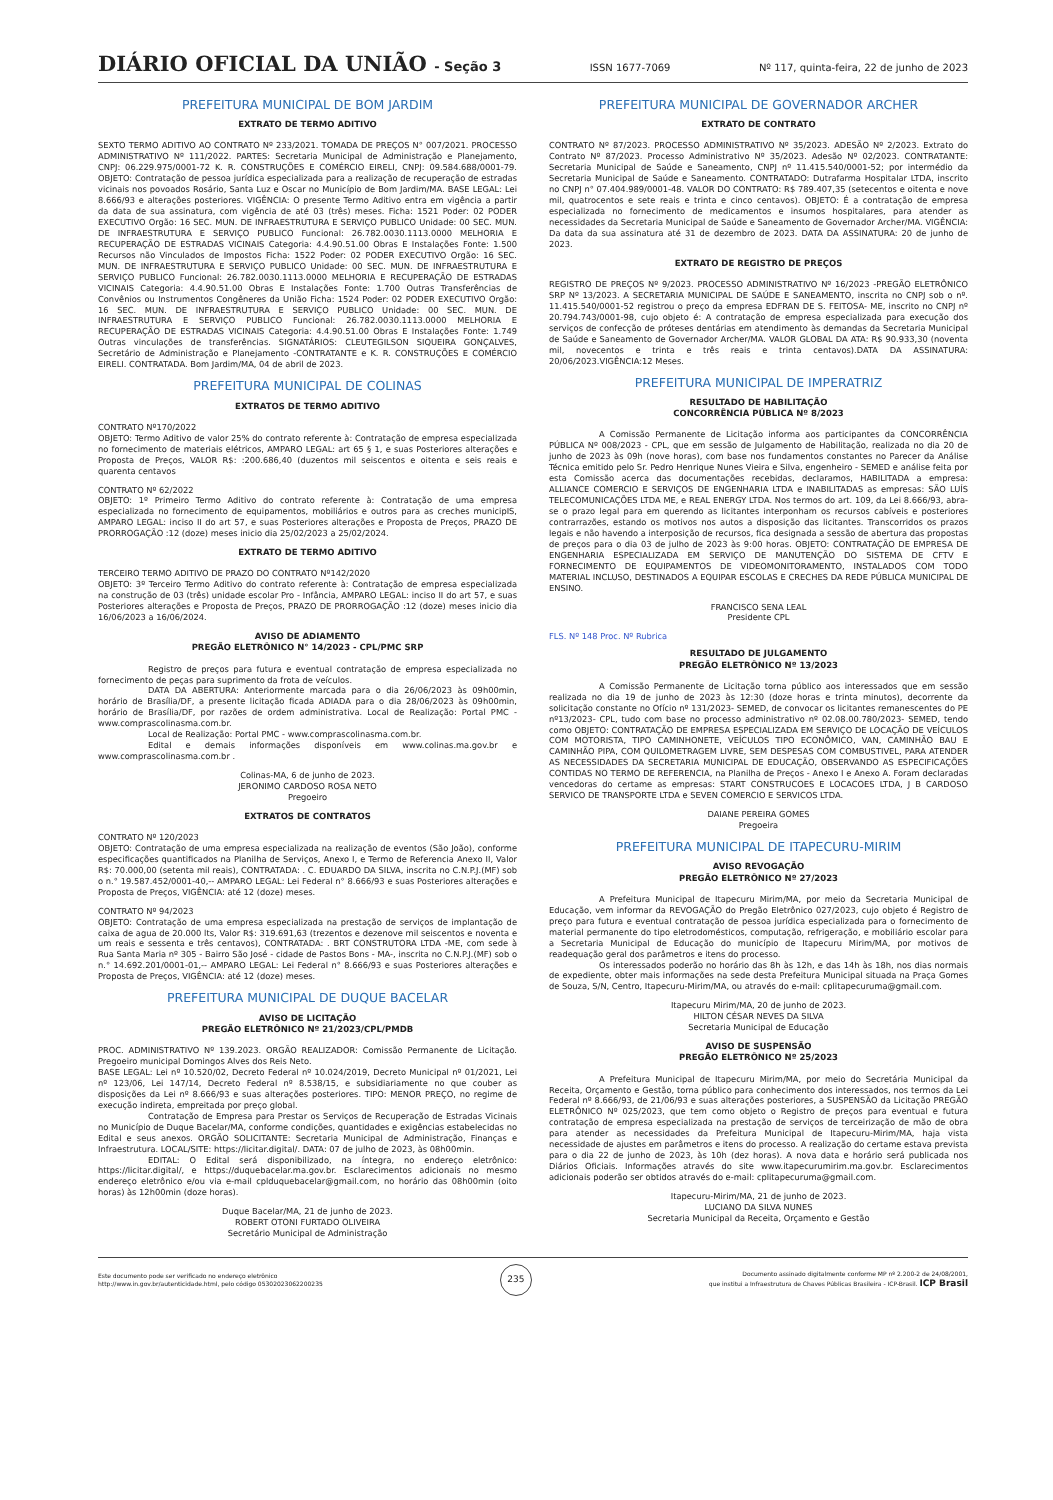DIÁRIO OFICIAL DA UNIÃO - Seção 3
ISSN 1677-7069 Nº 117, quinta-feira, 22 de junho de 2023
PREFEITURA MUNICIPAL DE BOM JARDIM
EXTRATO DE TERMO ADITIVO
SEXTO TERMO ADITIVO AO CONTRATO Nº 233/2021. TOMADA DE PREÇOS N° 007/2021. PROCESSO ADMINISTRATIVO Nº 111/2022. PARTES: Secretaria Municipal de Administração e Planejamento, CNPJ: 06.229.975/0001-72 K. R. CONSTRUÇÕES E COMÉRCIO EIRELI, CNPJ: 09.584.688/0001-79. OBJETO: Contratação de pessoa jurídica especializada para a realização de recuperação de estradas vicinais nos povoados Rosário, Santa Luz e Oscar no Município de Bom Jardim/MA. BASE LEGAL: Lei 8.666/93 e alterações posteriores. VIGÊNCIA: O presente Termo Aditivo entra em vigência a partir da data de sua assinatura, com vigência de até 03 (três) meses. Ficha: 1521 Poder: 02 PODER EXECUTIVO Orgão: 16 SEC. MUN. DE INFRAESTRUTURA E SERVIÇO PUBLICO Unidade: 00 SEC. MUN. DE INFRAESTRUTURA E SERVIÇO PUBLICO Funcional: 26.782.0030.1113.0000 MELHORIA E RECUPERAÇÃO DE ESTRADAS VICINAIS Categoria: 4.4.90.51.00 Obras E Instalações Fonte: 1.500 Recursos não Vinculados de Impostos Ficha: 1522 Poder: 02 PODER EXECUTIVO Orgão: 16 SEC. MUN. DE INFRAESTRUTURA E SERVIÇO PUBLICO Unidade: 00 SEC. MUN. DE INFRAESTRUTURA E SERVIÇO PUBLICO Funcional: 26.782.0030.1113.0000 MELHORIA E RECUPERAÇÃO DE ESTRADAS VICINAIS Categoria: 4.4.90.51.00 Obras E Instalações Fonte: 1.700 Outras Transferências de Convênios ou Instrumentos Congêneres da União Ficha: 1524 Poder: 02 PODER EXECUTIVO Orgão: 16 SEC. MUN. DE INFRAESTRUTURA E SERVIÇO PUBLICO Unidade: 00 SEC. MUN. DE INFRAESTRUTURA E SERVIÇO PUBLICO Funcional: 26.782.0030.1113.0000 MELHORIA E RECUPERAÇÃO DE ESTRADAS VICINAIS Categoria: 4.4.90.51.00 Obras E Instalações Fonte: 1.749 Outras vinculações de transferências. SIGNATÁRIOS: CLEUTEGILSON SIQUEIRA GONÇALVES, Secretário de Administração e Planejamento -CONTRATANTE e K. R. CONSTRUÇÕES E COMÉRCIO EIRELI. CONTRATADA. Bom Jardim/MA, 04 de abril de 2023.
PREFEITURA MUNICIPAL DE COLINAS
EXTRATOS DE TERMO ADITIVO
CONTRATO Nº170/2022
OBJETO: Termo Aditivo de valor 25% do contrato referente à: Contratação de empresa especializada no fornecimento de materiais elétricos, AMPARO LEGAL: art 65 § 1, e suas Posteriores alterações e Proposta de Preços, VALOR R$: :200.686,40 (duzentos mil seiscentos e oitenta e seis reais e quarenta centavos
CONTRATO Nº 62/2022
OBJETO: 1º Primeiro Termo Aditivo do contrato referente à: Contratação de uma empresa especializada no fornecimento de equipamentos, mobiliários e outros para as creches municipIS, AMPARO LEGAL: inciso II do art 57, e suas Posteriores alterações e Proposta de Preços, PRAZO DE PRORROGAÇÃO :12 (doze) meses inicio dia 25/02/2023 a 25/02/2024.
EXTRATO DE TERMO ADITIVO
TERCEIRO TERMO ADITIVO DE PRAZO DO CONTRATO Nº142/2020
OBJETO: 3º Terceiro Termo Aditivo do contrato referente à: Contratação de empresa especializada na construção de 03 (três) unidade escolar Pro - Infância, AMPARO LEGAL: inciso II do art 57, e suas Posteriores alterações e Proposta de Preços, PRAZO DE PRORROGAÇÃO :12 (doze) meses inicio dia 16/06/2023 a 16/06/2024.
AVISO DE ADIAMENTO
PREGÃO ELETRÔNICO N° 14/2023 - CPL/PMC SRP
Registro de preços para futura e eventual contratação de empresa especializada no fornecimento de peças para suprimento da frota de veículos.
DATA DA ABERTURA: Anteriormente marcada para o dia 26/06/2023 às 09h00min, horário de Brasília/DF, a presente licitação ficada ADIADA para o dia 28/06/2023 às 09h00min, horário de Brasília/DF, por razões de ordem administrativa. Local de Realização: Portal PMC - www.comprascolinasma.com.br.
Local de Realização: Portal PMC - www.comprascolinasma.com.br.
Edital e demais informações disponíveis em www.colinas.ma.gov.br e www.comprascolinasma.com.br .
Colinas-MA, 6 de junho de 2023.
JERONIMO CARDOSO ROSA NETO
Pregoeiro
EXTRATOS DE CONTRATOS
CONTRATO Nº 120/2023
OBJETO: Contratação de uma empresa especializada na realização de eventos (São João), conforme especificações quantificados na Planilha de Serviços, Anexo I, e Termo de Referencia Anexo II, Valor R$: 70.000,00 (setenta mil reais), CONTRATADA: . C. EDUARDO DA SILVA, inscrita no C.N.P.J.(MF) sob o n.° 19.587.452/0001-40,-- AMPARO LEGAL: Lei Federal n° 8.666/93 e suas Posteriores alterações e Proposta de Preços, VIGÊNCIA: até 12 (doze) meses.
CONTRATO Nº 94/2023
OBJETO: Contratação de uma empresa especializada na prestação de serviços de implantação de caixa de agua de 20.000 lts, Valor R$: 319.691,63 (trezentos e dezenove mil seiscentos e noventa e um reais e sessenta e três centavos), CONTRATADA: . BRT CONSTRUTORA LTDA -ME, com sede à Rua Santa Maria nº 305 - Bairro São José - cidade de Pastos Bons - MA-, inscrita no C.N.P.J.(MF) sob o n.° 14.692.201/0001-01,-- AMPARO LEGAL: Lei Federal n° 8.666/93 e suas Posteriores alterações e Proposta de Preços, VIGÊNCIA: até 12 (doze) meses.
PREFEITURA MUNICIPAL DE DUQUE BACELAR
AVISO DE LICITAÇÃO
PREGÃO ELETRÔNICO Nº 21/2023/CPL/PMDB
PROC. ADMINISTRATIVO Nº 139.2023. ORGÃO REALIZADOR: Comissão Permanente de Licitação. Pregoeiro municipal Domingos Alves dos Reis Neto.
BASE LEGAL: Lei nº 10.520/02, Decreto Federal nº 10.024/2019, Decreto Municipal nº 01/2021, Lei nº 123/06, Lei 147/14, Decreto Federal nº 8.538/15, e subsidiariamente no que couber as disposições da Lei nº 8.666/93 e suas alterações posteriores. TIPO: MENOR PREÇO, no regime de execução indireta, empreitada por preço global.
Contratação de Empresa para Prestar os Serviços de Recuperação de Estradas Vicinais no Município de Duque Bacelar/MA, conforme condições, quantidades e exigências estabelecidas no Edital e seus anexos. ORGÃO SOLICITANTE: Secretaria Municipal de Administração, Finanças e Infraestrutura. LOCAL/SITE: https://licitar.digital/. DATA: 07 de julho de 2023, às 08h00min.
EDITAL: O Edital será disponibilizado, na íntegra, no endereço eletrônico: https://licitar.digital/, e https://duquebacelar.ma.gov.br. Esclarecimentos adicionais no mesmo endereço eletrônico e/ou via e-mail cplduquebacelar@gmail.com, no horário das 08h00min (oito horas) às 12h00min (doze horas).
Duque Bacelar/MA, 21 de junho de 2023.
ROBERT OTONI FURTADO OLIVEIRA
Secretário Municipal de Administração
PREFEITURA MUNICIPAL DE GOVERNADOR ARCHER
EXTRATO DE CONTRATO
CONTRATO Nº 87/2023. PROCESSO ADMINISTRATIVO Nº 35/2023. ADESÃO Nº 2/2023. Extrato do Contrato Nº 87/2023. Processo Administrativo Nº 35/2023. Adesão Nº 02/2023. CONTRATANTE: Secretaria Municipal de Saúde e Saneamento, CNPJ nº 11.415.540/0001-52; por intermédio da Secretaria Municipal de Saúde e Saneamento. CONTRATADO: Dutrafarma Hospitalar LTDA, inscrito no CNPJ n° 07.404.989/0001-48. VALOR DO CONTRATO: R$ 789.407,35 (setecentos e oitenta e nove mil, quatrocentos e sete reais e trinta e cinco centavos). OBJETO: É a contratação de empresa especializada no fornecimento de medicamentos e insumos hospitalares, para atender as necessidades da Secretaria Municipal de Saúde e Saneamento de Governador Archer/MA. VIGÊNCIA: Da data da sua assinatura até 31 de dezembro de 2023. DATA DA ASSINATURA: 20 de junho de 2023.
EXTRATO DE REGISTRO DE PREÇOS
REGISTRO DE PREÇOS Nº 9/2023. PROCESSO ADMINISTRATIVO Nº 16/2023 -PREGÃO ELETRÔNICO SRP Nº 13/2023. A SECRETARIA MUNICIPAL DE SAÚDE E SANEAMENTO, inscrita no CNPJ sob o nº. 11.415.540/0001-52 registrou o preço da empresa EDFRAN DE S. FEITOSA- ME, inscrito no CNPJ nº 20.794.743/0001-98, cujo objeto é: A contratação de empresa especializada para execução dos serviços de confecção de próteses dentárias em atendimento às demandas da Secretaria Municipal de Saúde e Saneamento de Governador Archer/MA. VALOR GLOBAL DA ATA: R$ 90.933,30 (noventa mil, novecentos e trinta e três reais e trinta centavos).DATA DA ASSINATURA: 20/06/2023.VIGÊNCIA:12 Meses.
PREFEITURA MUNICIPAL DE IMPERATRIZ
RESULTADO DE HABILITAÇÃO
CONCORRÊNCIA PÚBLICA Nº 8/2023
A Comissão Permanente de Licitação informa aos participantes da CONCORRÊNCIA PÚBLICA Nº 008/2023 - CPL, que em sessão de Julgamento de Habilitação, realizada no dia 20 de junho de 2023 às 09h (nove horas), com base nos fundamentos constantes no Parecer da Análise Técnica emitido pelo Sr. Pedro Henrique Nunes Vieira e Silva, engenheiro - SEMED e análise feita por esta Comissão acerca das documentações recebidas, declaramos, HABILITADA a empresa: ALLIANCE COMERCIO E SERVIÇOS DE ENGENHARIA LTDA e INABILITADAS as empresas: SÃO LUÍS TELECOMUNICAÇÕES LTDA ME, e REAL ENERGY LTDA. Nos termos do art. 109, da Lei 8.666/93, abra-se o prazo legal para em querendo as licitantes interponham os recursos cabíveis e posteriores contrarrazões, estando os motivos nos autos a disposição das licitantes. Transcorridos os prazos legais e não havendo a interposição de recursos, fica designada a sessão de abertura das propostas de preços para o dia 03 de julho de 2023 às 9:00 horas. OBJETO: CONTRATAÇÃO DE EMPRESA DE ENGENHARIA ESPECIALIZADA EM SERVIÇO DE MANUTENÇÃO DO SISTEMA DE CFTV E FORNECIMENTO DE EQUIPAMENTOS DE VIDEOMONITORAMENTO, INSTALADOS COM TODO MATERIAL INCLUSO, DESTINADOS A EQUIPAR ESCOLAS E CRECHES DA REDE PÚBLICA MUNICIPAL DE ENSINO.
FRANCISCO SENA LEAL
Presidente CPL
FLS. Nº 148 Proc. Nº Rubrica
RESULTADO DE JULGAMENTO
PREGÃO ELETRÔNICO Nº 13/2023
A Comissão Permanente de Licitação torna público aos interessados que em sessão realizada no dia 19 de junho de 2023 às 12:30 (doze horas e trinta minutos), decorrente da solicitação constante no Ofício nº 131/2023- SEMED, de convocar os licitantes remanescentes do PE nº13/2023- CPL, tudo com base no processo administrativo nº 02.08.00.780/2023- SEMED, tendo como OBJETO: CONTRATAÇÃO DE EMPRESA ESPECIALIZADA EM SERVIÇO DE LOCAÇÃO DE VEÍCULOS COM MOTORISTA, TIPO CAMINHONETE, VEÍCULOS TIPO ECONÔMICO, VAN, CAMINHÃO BAU E CAMINHÃO PIPA, COM QUILOMETRAGEM LIVRE, SEM DESPESAS COM COMBUSTIVEL, PARA ATENDER AS NECESSIDADES DA SECRETARIA MUNICIPAL DE EDUCAÇÃO, OBSERVANDO AS ESPECIFICAÇÕES CONTIDAS NO TERMO DE REFERENCIA, na Planilha de Preços - Anexo I e Anexo A. Foram declaradas vencedoras do certame as empresas: START CONSTRUCOES E LOCACOES LTDA, J B CARDOSO SERVICO DE TRANSPORTE LTDA e SEVEN COMERCIO E SERVICOS LTDA.
DAIANE PEREIRA GOMES
Pregoeira
PREFEITURA MUNICIPAL DE ITAPECURU-MIRIM
AVISO REVOGAÇÃO
PREGÃO ELETRÔNICO Nº 27/2023
A Prefeitura Municipal de Itapecuru Mirim/MA, por meio da Secretaria Municipal de Educação, vem informar da REVOGAÇÃO do Pregão Eletrônico 027/2023, cujo objeto é Registro de preço para futura e eventual contratação de pessoa jurídica especializada para o fornecimento de material permanente do tipo eletrodomésticos, computação, refrigeração, e mobiliário escolar para a Secretaria Municipal de Educação do município de Itapecuru Mirim/MA, por motivos de readequação geral dos parâmetros e itens do processo.
Os interessados poderão no horário das 8h às 12h, e das 14h às 18h, nos dias normais de expediente, obter mais informações na sede desta Prefeitura Municipal situada na Praça Gomes de Souza, S/N, Centro, Itapecuru-Mirim/MA, ou através do e-mail: cplitapecuruma@gmail.com.
Itapecuru Mirim/MA, 20 de junho de 2023.
HILTON CÉSAR NEVES DA SILVA
Secretaria Municipal de Educação
AVISO DE SUSPENSÃO
PREGÃO ELETRÔNICO Nº 25/2023
A Prefeitura Municipal de Itapecuru Mirim/MA, por meio do Secretária Municipal da Receita, Orçamento e Gestão, torna público para conhecimento dos interessados, nos termos da Lei Federal nº 8.666/93, de 21/06/93 e suas alterações posteriores, a SUSPENSÃO da Licitação PREGÃO ELETRÔNICO Nº 025/2023, que tem como objeto o Registro de preços para eventual e futura contratação de empresa especializada na prestação de serviços de terceirização de mão de obra para atender as necessidades da Prefeitura Municipal de Itapecuru-Mirim/MA, haja vista necessidade de ajustes em parâmetros e itens do processo. A realização do certame estava prevista para o dia 22 de junho de 2023, às 10h (dez horas). A nova data e horário será publicada nos Diários Oficiais. Informações através do site www.itapecurumirim.ma.gov.br. Esclarecimentos adicionais poderão ser obtidos através do e-mail: cplitapecuruma@gmail.com.
Itapecuru-Mirim/MA, 21 de junho de 2023.
LUCIANO DA SILVA NUNES
Secretaria Municipal da Receita, Orçamento e Gestão
Este documento pode ser verificado no endereço eletrônico
http://www.in.gov.br/autenticidade.html, pelo código 05302023062200235
235
Documento assinado digitalmente conforme MP nº 2.200-2 de 24/08/2001,
que institui a Infraestrutura de Chaves Públicas Brasileira - ICP-Brasil. ICP Brasil